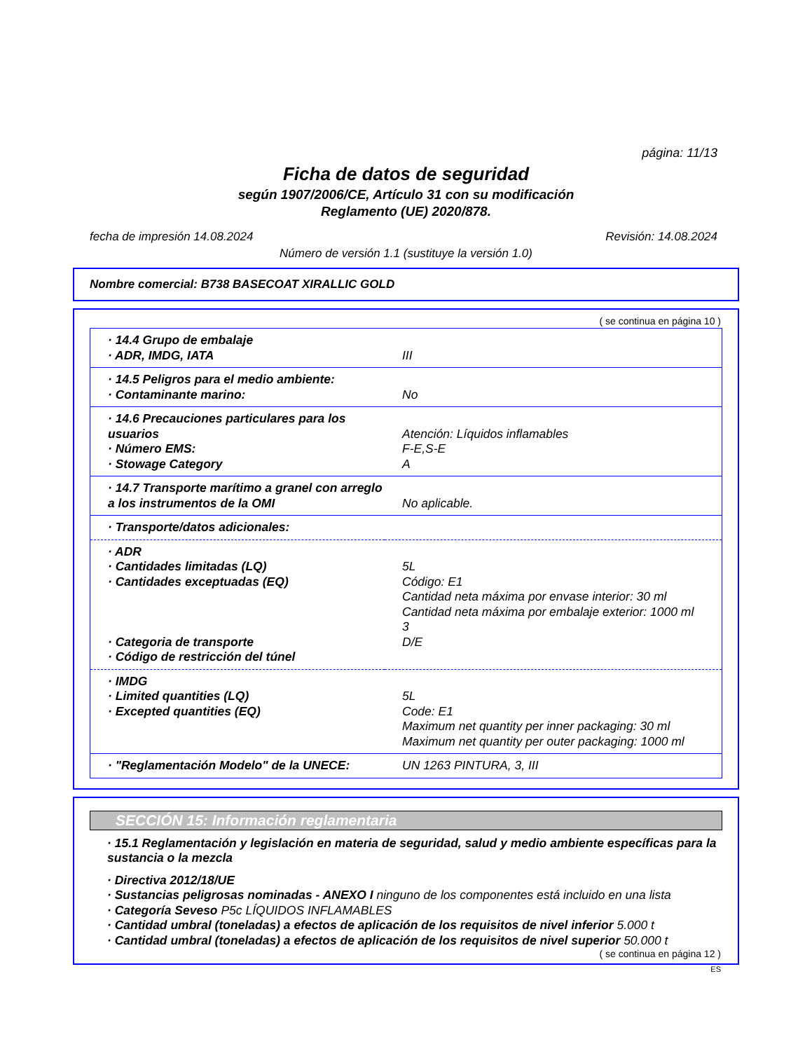página: 11/13
Ficha de datos de seguridad
según 1907/2006/CE, Artículo 31 con su modificación
Reglamento (UE) 2020/878.
fecha de impresión 14.08.2024 Revisión: 14.08.2024
Número de versión 1.1 (sustituye la versión 1.0)
Nombre comercial: B738 BASECOAT XIRALLIC GOLD
( se continua en página 10 )
| · 14.4 Grupo de embalaje · ADR, IMDG, IATA | III |
| · 14.5 Peligros para el medio ambiente: · Contaminante marino: | No |
| · 14.6 Precauciones particulares para los usuarios · Número EMS: · Stowage Category | Atención: Líquidos inflamables F-E,S-E A |
| · 14.7 Transporte marítimo a granel con arreglo a los instrumentos de la OMI | No aplicable. |
| · Transporte/datos adicionales: | |
| · ADR · Cantidades limitadas (LQ) · Cantidades exceptuadas (EQ) · Categoria de transporte · Código de restricción del túnel | 5L Código: E1 Cantidad neta máxima por envase interior: 30 ml Cantidad neta máxima por embalaje exterior: 1000 ml 3 D/E |
| · IMDG · Limited quantities (LQ) · Excepted quantities (EQ) | 5L Code: E1 Maximum net quantity per inner packaging: 30 ml Maximum net quantity per outer packaging: 1000 ml |
| · "Reglamentación Modelo" de la UNECE: | UN 1263 PINTURA, 3, III |
SECCIÓN 15: Información reglamentaria
· 15.1 Reglamentación y legislación en materia de seguridad, salud y medio ambiente específicas para la sustancia o la mezcla
· Directiva 2012/18/UE
· Sustancias peligrosas nominadas - ANEXO I ninguno de los componentes está incluido en una lista
· Categoría Seveso P5c LÍQUIDOS INFLAMABLES
· Cantidad umbral (toneladas) a efectos de aplicación de los requisitos de nivel inferior 5.000 t
· Cantidad umbral (toneladas) a efectos de aplicación de los requisitos de nivel superior 50.000 t
( se continua en página 12 )
ES